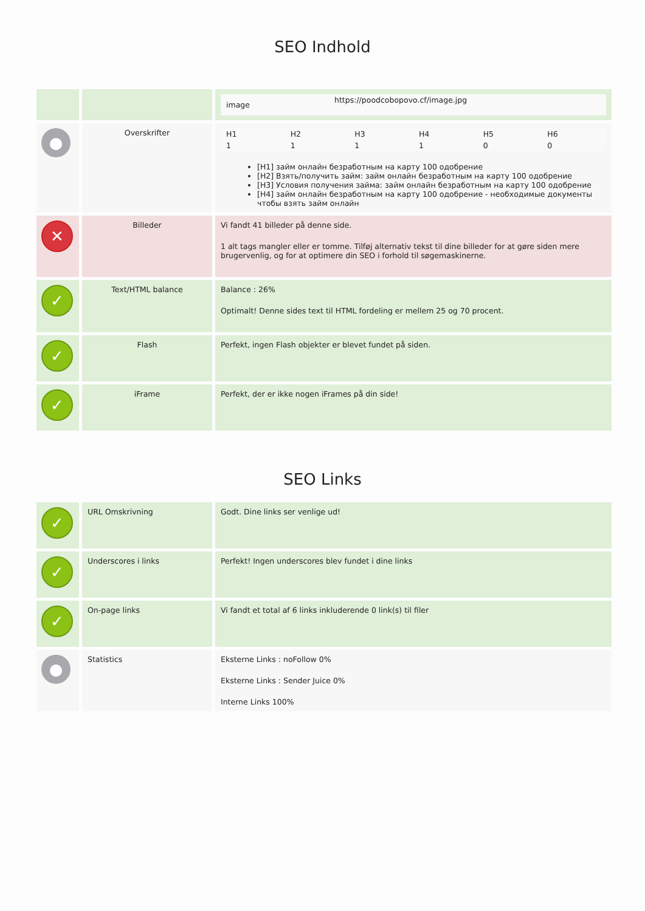SEO Indhold
| | | / image / https://poodcobopovo.cf/image.jpg / |
| ● | Overskrifter | / H1 / H2 / H3 / H4 / H5 / H6 / / 1 / 1 / 1 / 1 / 0 / 0 / [H1] займ онлайн безработным на карту 100 одобрение [H2] Взять/получить займ: займ онлайн безработным на карту 100 одобрение [H3] Условия получения займа: займ онлайн безработным на карту 100 одобрение [H4] займ онлайн безработным на карту 100 одобрение - необходимые документы чтобы взять займ онлайн |
| ✕ | Billeder | Vi fandt 41 billeder på denne side. 1 alt tags mangler eller er tomme. Tilføj alternativ tekst til dine billeder for at gøre siden mere brugervenlig, og for at optimere din SEO i forhold til søgemaskinerne. |
| ✓ | Text/HTML balance | Balance : 26% Optimalt! Denne sides text til HTML fordeling er mellem 25 og 70 procent. |
| ✓ | Flash | Perfekt, ingen Flash objekter er blevet fundet på siden. |
| ✓ | iFrame | Perfekt, der er ikke nogen iFrames på din side! |
SEO Links
| ✓ | URL Omskrivning | Godt. Dine links ser venlige ud! |
| ✓ | Underscores i links | Perfekt! Ingen underscores blev fundet i dine links |
| ✓ | On-page links | Vi fandt et total af 6 links inkluderende 0 link(s) til filer |
| ● | Statistics | Eksterne Links : noFollow 0% Eksterne Links : Sender Juice 0% Interne Links 100% |